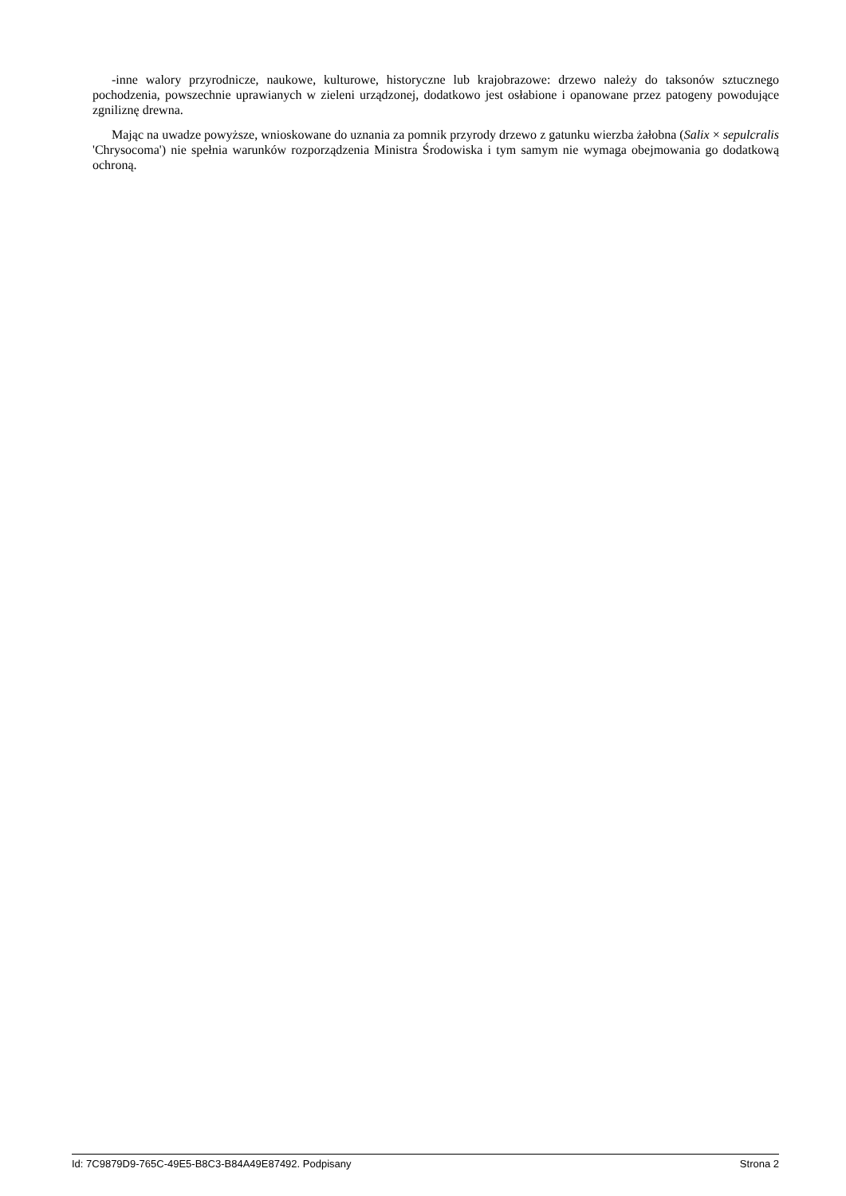-inne walory przyrodnicze, naukowe, kulturowe, historyczne lub krajobrazowe: drzewo należy do taksonów sztucznego pochodzenia, powszechnie uprawianych w zieleni urządzonej, dodatkowo jest osłabione i opanowane przez patogeny powodujące zgniliznę drewna.
Mając na uwadze powyższe, wnioskowane do uznania za pomnik przyrody drzewo z gatunku wierzba żałobna (Salix × sepulcralis 'Chrysocoma') nie spełnia warunków rozporządzenia Ministra Środowiska i tym samym nie wymaga obejmowania go dodatkową ochroną.
Id: 7C9879D9-765C-49E5-B8C3-B84A49E87492. Podpisany Strona 2